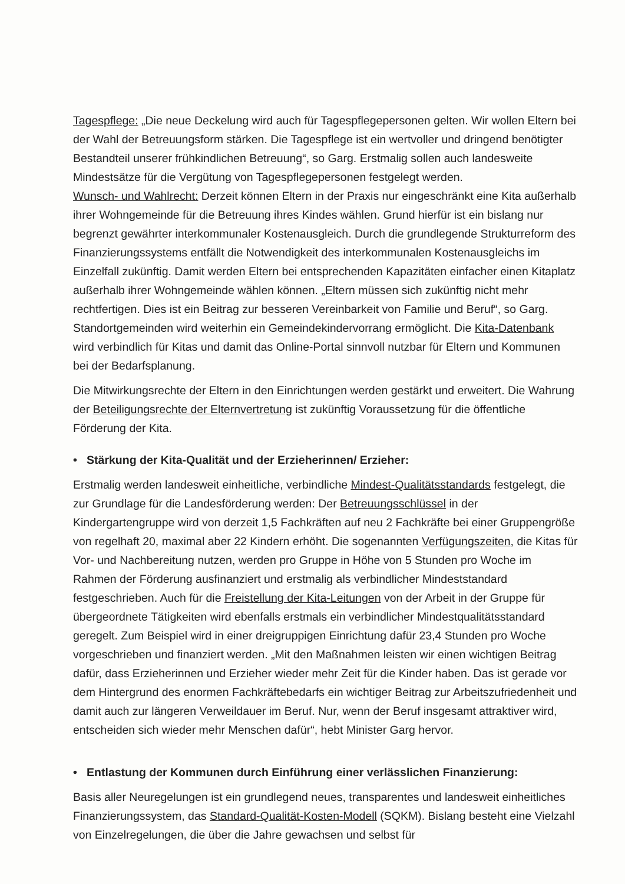Tagespflege: „Die neue Deckelung wird auch für Tagespflegepersonen gelten. Wir wollen Eltern bei der Wahl der Betreuungsform stärken. Die Tagespflege ist ein wertvoller und dringend benötigter Bestandteil unserer frühkindlichen Betreuung“, so Garg. Erstmalig sollen auch landesweite Mindestsätze für die Vergütung von Tagespflegepersonen festgelegt werden.
Wunsch- und Wahlrecht: Derzeit können Eltern in der Praxis nur eingeschränkt eine Kita außerhalb ihrer Wohngemeinde für die Betreuung ihres Kindes wählen. Grund hierfür ist ein bislang nur begrenzt gewährter interkommunaler Kostenausgleich. Durch die grundlegende Strukturreform des Finanzierungssystems entfällt die Notwendigkeit des interkommunalen Kostenausgleichs im Einzelfall zukünftig. Damit werden Eltern bei entsprechenden Kapazitäten einfacher einen Kitaplatz außerhalb ihrer Wohngemeinde wählen können. „Eltern müssen sich zukünftig nicht mehr rechtfertigen. Dies ist ein Beitrag zur besseren Vereinbarkeit von Familie und Beruf“, so Garg. Standortgemeinden wird weiterhin ein Gemeindekindervorrang ermöglicht. Die Kita-Datenbank wird verbindlich für Kitas und damit das Online-Portal sinnvoll nutzbar für Eltern und Kommunen bei der Bedarfsplanung.
Die Mitwirkungsrechte der Eltern in den Einrichtungen werden gestärkt und erweitert. Die Wahrung der Beteiligungsrechte der Elternvertretung ist zukünftig Voraussetzung für die öffentliche Förderung der Kita.
• Stärkung der Kita-Qualität und der Erzieherinnen/ Erzieher:
Erstmalig werden landesweit einheitliche, verbindliche Mindest-Qualitätsstandards festgelegt, die zur Grundlage für die Landesförderung werden: Der Betreuungsschlüssel in der Kindergartengruppe wird von derzeit 1,5 Fachkräften auf neu 2 Fachkräfte bei einer Gruppengröße von regelhaft 20, maximal aber 22 Kindern erhöht. Die sogenannten Verfügungszeiten, die Kitas für Vor- und Nachbereitung nutzen, werden pro Gruppe in Höhe von 5 Stunden pro Woche im Rahmen der Förderung ausfinanziert und erstmalig als verbindlicher Mindeststandard festgeschrieben. Auch für die Freistellung der Kita-Leitungen von der Arbeit in der Gruppe für übergeordnete Tätigkeiten wird ebenfalls erstmals ein verbindlicher Mindestqualitätsstandard geregelt. Zum Beispiel wird in einer dreigruppigen Einrichtung dafür 23,4 Stunden pro Woche vorgeschrieben und finanziert werden. „Mit den Maßnahmen leisten wir einen wichtigen Beitrag dafür, dass Erzieherinnen und Erzieher wieder mehr Zeit für die Kinder haben. Das ist gerade vor dem Hintergrund des enormen Fachkräftebedarfs ein wichtiger Beitrag zur Arbeitszufriedenheit und damit auch zur längeren Verweildauer im Beruf. Nur, wenn der Beruf insgesamt attraktiver wird, entscheiden sich wieder mehr Menschen dafür“, hebt Minister Garg hervor.
• Entlastung der Kommunen durch Einführung einer verlässlichen Finanzierung:
Basis aller Neuregelungen ist ein grundlegend neues, transparentes und landesweit einheitliches Finanzierungssystem, das Standard-Qualität-Kosten-Modell (SQKM). Bislang besteht eine Vielzahl von Einzelregelungen, die über die Jahre gewachsen und selbst für